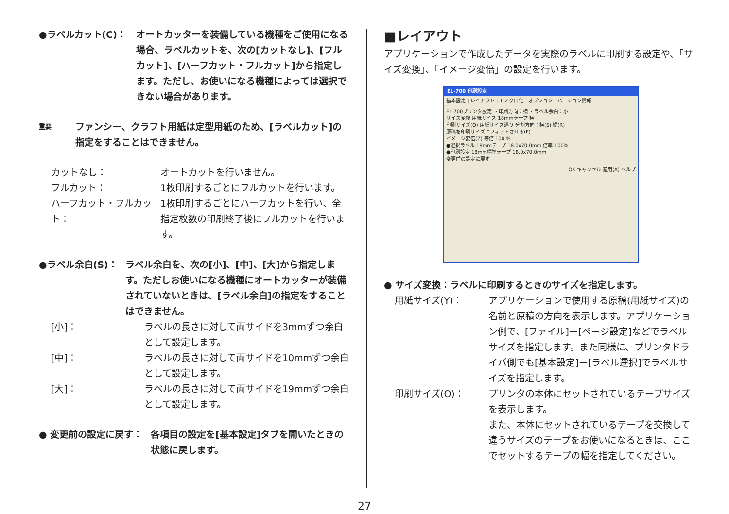●ラベルカット(C)： オートカッターを装備している機種をご使用になる場合、ラベルカットを、次の[カットなし]、[フルカット]、[ハーフカット・フルカット]から指定します。ただし、お使いになる機種によっては選択できない場合があります。
重要 ファンシー、クラフト用紙は定型用紙のため、[ラベルカット]の指定をすることはできません。
カットなし： オートカットを行いません。
フルカット： 1枚印刷するごとにフルカットを行います。
ハーフカット・フルカット： 1枚印刷するごとにハーフカットを行い、全指定枚数の印刷終了後にフルカットを行います。
●ラベル余白(S)： ラベル余白を、次の[小]、[中]、[大]から指定します。ただしお使いになる機種にオートカッターが装備されていないときは、[ラベル余白]の指定をすることはできません。
[小]： ラベルの長さに対して両サイドを3mmずつ余白として設定します。
[中]： ラベルの長さに対して両サイドを10mmずつ余白として設定します。
[大]： ラベルの長さに対して両サイドを19mmずつ余白として設定します。
● 変更前の設定に戻す： 各項目の設定を[基本設定]タブを開いたときの状態に戻します。
■レイアウト
アプリケーションで作成したデータを実際のラベルに印刷する設定や、「サイズ変換」、「イメージ変倍」の設定を行います。
EL-700 印刷設定
基本設定 | レイアウト | モノクロ化 | オプション | バージョン情報
EL-700プリンタ設定 ・印刷方向：横 ・ラベル余白：小
サイズ変換 用紙サイズ 18mmテープ 横
印刷サイズ(O) 用紙サイズ通り 分割方向：横(S) 縦(R)
原稿を印刷サイズにフィットさせる(F)
イメージ変倍(Z) 等倍 100 %
●選択ラベル 18mmテープ 18.0x70.0mm 倍率:100%
●印刷設定 18mm標準テープ 18.0x70.0mm
変更前の設定に戻す
OK キャンセル 適用(A) ヘルプ
● サイズ変換：ラベルに印刷するときのサイズを指定します。
用紙サイズ(Y)： アプリケーションで使用する原稿(用紙サイズ)の名前と原稿の方向を表示します。アプリケーション側で、[ファイル]ー[ページ設定]などでラベルサイズを指定します。また同様に、プリンタドライバ側でも[基本設定]ー[ラベル選択]でラベルサイズを指定します。
印刷サイズ(O)： プリンタの本体にセットされているテープサイズを表示します。
また、本体にセットされているテープを交換して違うサイズのテープをお使いになるときは、ここでセットするテープの幅を指定してください。
27